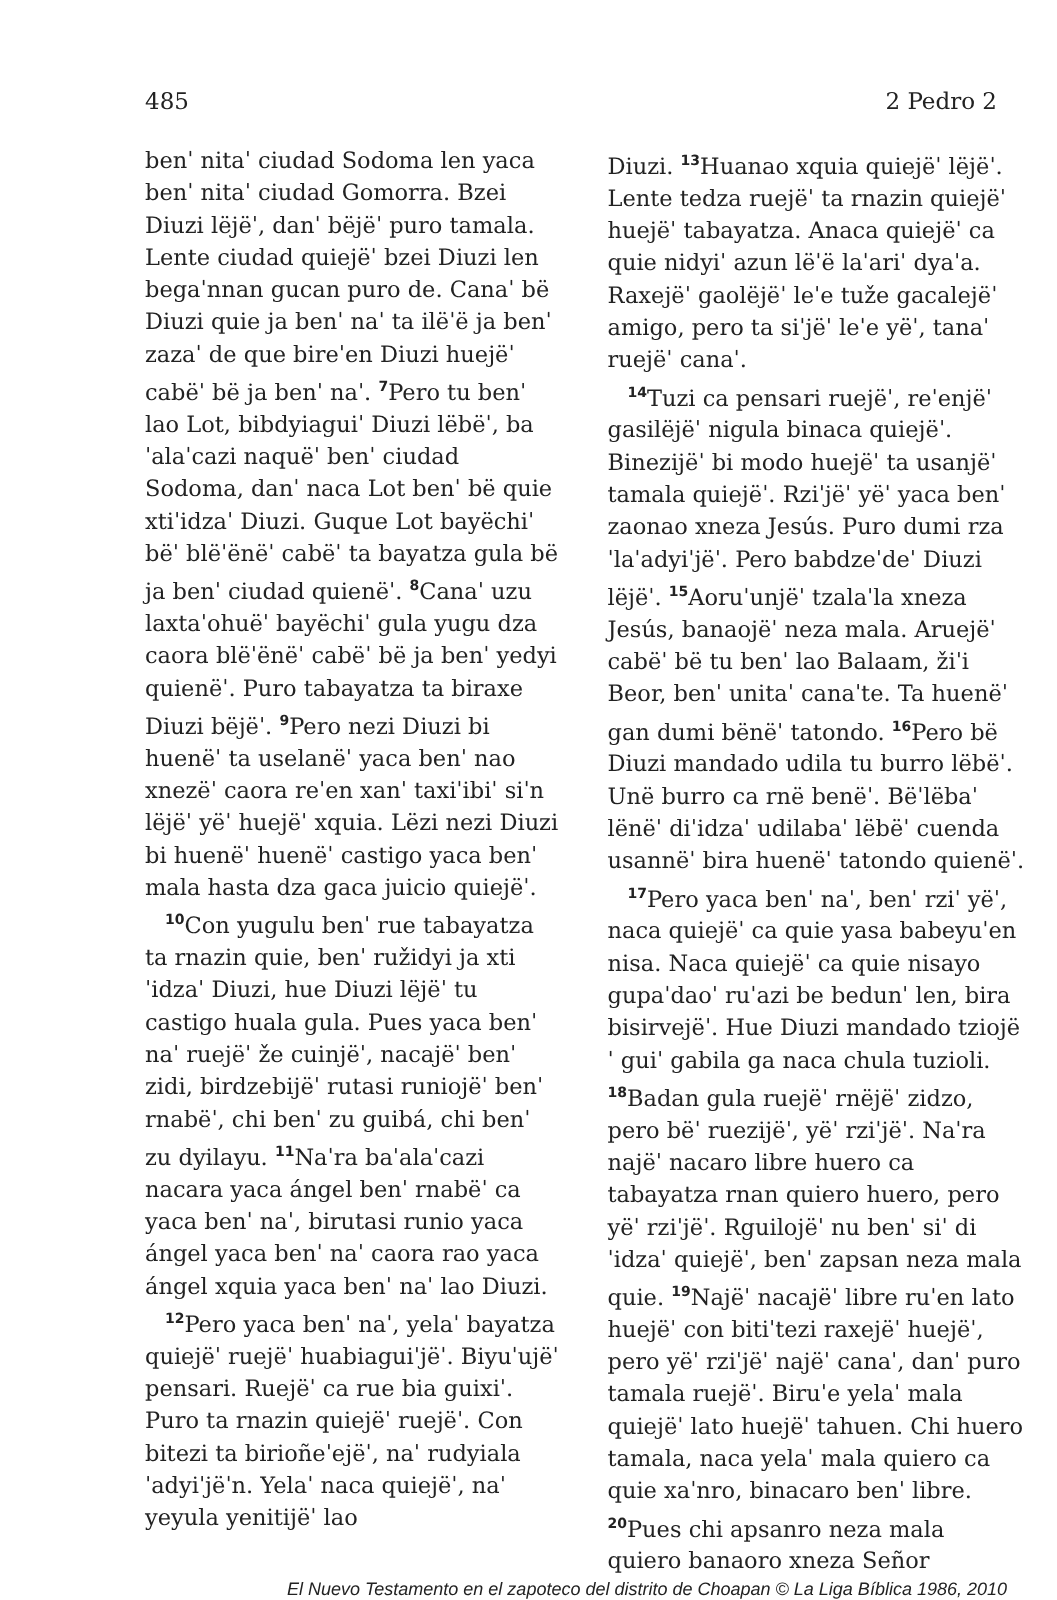485 2 Pedro 2
benˈ nitaˈ ciudad Sodoma len yaca benˈ nitaˈ ciudad Gomorra. Bzei Diuzi lëjëˈ, danˈ bëjëˈ puro tamala. Lente ciudad quiejëˈ bzei Diuzi len begaˈnnan gucan puro de. Canaˈ bë Diuzi quie ja benˈ naˈ ta ilëˈë ja benˈ zazaˈ de que bireˈen Diuzi huejëˈ cabëˈ bë ja benˈ naˈ. <sup>7</sup>Pero tu benˈ lao Lot, bibdyiaguiˈ Diuzi lëbëˈ, baˈalaˈcazi naquëˈ benˈ ciudad Sodoma, danˈ naca Lot benˈ bë quie xtiˈidzaˈ Diuzi. Guque Lot bayëchiˈ bëˈ blëˈënëˈ cabëˈ ta bayatza gula bë ja benˈ ciudad quienëˈ. <sup>8</sup>Canaˈ uzu laxtaˈohuëˈ bayëchiˈ gula yugu dza caora blëˈënëˈ cabëˈ bë ja benˈ yedyi quienëˈ. Puro tabayatza ta biraxe Diuzi bëjëˈ. <sup>9</sup>Pero nezi Diuzi bi huenëˈ ta uselanëˈ yaca benˈ nao xnezëˈ caora reˈen xanˈ taxiˈibiˈ siˈn lëjëˈ yëˈ huejëˈ xquia. Lëzi nezi Diuzi bi huenëˈ huenëˈ castigo yaca benˈ mala hasta dza gaca juicio quiejëˈ.
<sup>10</sup> Con yugulu benˈ rue tabayatza ta rnazin quie, benˈ ružidyi ja xtiˈidzaˈ Diuzi, hue Diuzi lëjëˈ tu castigo huala gula. Pues yaca benˈ naˈ ruejëˈ že cuinjëˈ, nacajëˈ benˈ zidi, birdzebijëˈ rutasi runiojëˈ benˈ rnabëˈ, chi benˈ zu guibá, chi benˈ zu dyilayu. <sup>11</sup>Naˈra baˈalaˈcazi nacara yaca ángel benˈ rnabëˈ ca yaca benˈ naˈ, birutasi runio yaca ángel yaca benˈ naˈ caora rao yaca ángel xquia yaca benˈ naˈ lao Diuzi.
<sup>12</sup> Pero yaca benˈ naˈ, yelaˈ bayatza quiejëˈ ruejëˈ huabiaguiˈjëˈ. Biyuˈujëˈ pensari. Ruejëˈ ca rue bia guixiˈ. Puro ta rnazin quiejëˈ ruejëˈ. Con bitezi ta birioñeˈejëˈ, naˈ rudyialaˈadyiˈjëˈn. Yelaˈ naca quiejëˈ, naˈ yeyula yenitijëˈ lao
Diuzi. <sup>13</sup>Huanao xquia quiejëˈ lëjëˈ. Lente tedza ruejëˈ ta rnazin quiejëˈ huejëˈ tabayatza. Anaca quiejëˈ ca quie nidyiˈ azun lëˈë laˈariˈ dyaˈa. Raxejëˈ gaolëjëˈ leˈe tuže gacalejëˈ amigo, pero ta siˈjëˈ leˈe yëˈ, tanaˈ ruejëˈ canaˈ.
<sup>14</sup> Tuzi ca pensari ruejëˈ, reˈenjëˈ gasilëjëˈ nigula binaca quiejëˈ. Binezijëˈ bi modo huejëˈ ta usanjëˈ tamala quiejëˈ. Rziˈjëˈ yëˈ yaca benˈ zaonao xneza Jesús. Puro dumi rzaˈlaˈadyiˈjëˈ. Pero babdzeˈdeˈ Diuzi lëjëˈ. <sup>15</sup>Aoruˈunjëˈ tzalaˈla xneza Jesús, banaojëˈ neza mala. Aruejëˈ cabëˈ bë tu benˈ lao Balaam, žiˈi Beor, benˈ unitaˈ canaˈte. Ta huenëˈ gan dumi bënëˈ tatondo. <sup>16</sup>Pero bë Diuzi mandado udila tu burro lëbëˈ. Unë burro ca rnë benëˈ. Bëˈlëbaˈ lënëˈ diˈidzaˈ udilabaˈ lëbëˈ cuenda usannëˈ bira huenëˈ tatondo quienëˈ.
<sup>17</sup> Pero yaca benˈ naˈ, benˈ rziˈ yëˈ, naca quiejëˈ ca quie yasa babeyuˈen nisa. Naca quiejëˈ ca quie nisayo gupaˈdaoˈ ruˈazi be bedunˈ len, bira bisirvejëˈ. Hue Diuzi mandado tziojëˈ guiˈ gabila ga naca chula tuzioli. <sup>18</sup>Badan gula ruejëˈ rnëjëˈ zidzo, pero bëˈ ruezijëˈ, yëˈ rziˈjëˈ. Naˈra najëˈ nacaro libre huero ca tabayatza rnan quiero huero, pero yëˈ rziˈjëˈ. Rguilojëˈ nu benˈ siˈ diˈidzaˈ quiejëˈ, benˈ zapsan neza mala quie. <sup>19</sup>Najëˈ nacajëˈ libre ruˈen lato huejëˈ con bitiˈtezi raxejëˈ huejëˈ, pero yëˈ rziˈjëˈ najëˈ canaˈ, danˈ puro tamala ruejëˈ. Biruˈe yelaˈ mala quiejëˈ lato huejëˈ tahuen. Chi huero tamala, naca yelaˈ mala quiero ca quie xaˈnro, binacaro benˈ libre. <sup>20</sup>Pues chi apsanro neza mala quiero banaoro xneza Señor
El Nuevo Testamento en el zapoteco del distrito de Choapan © La Liga Bíblica 1986, 2010